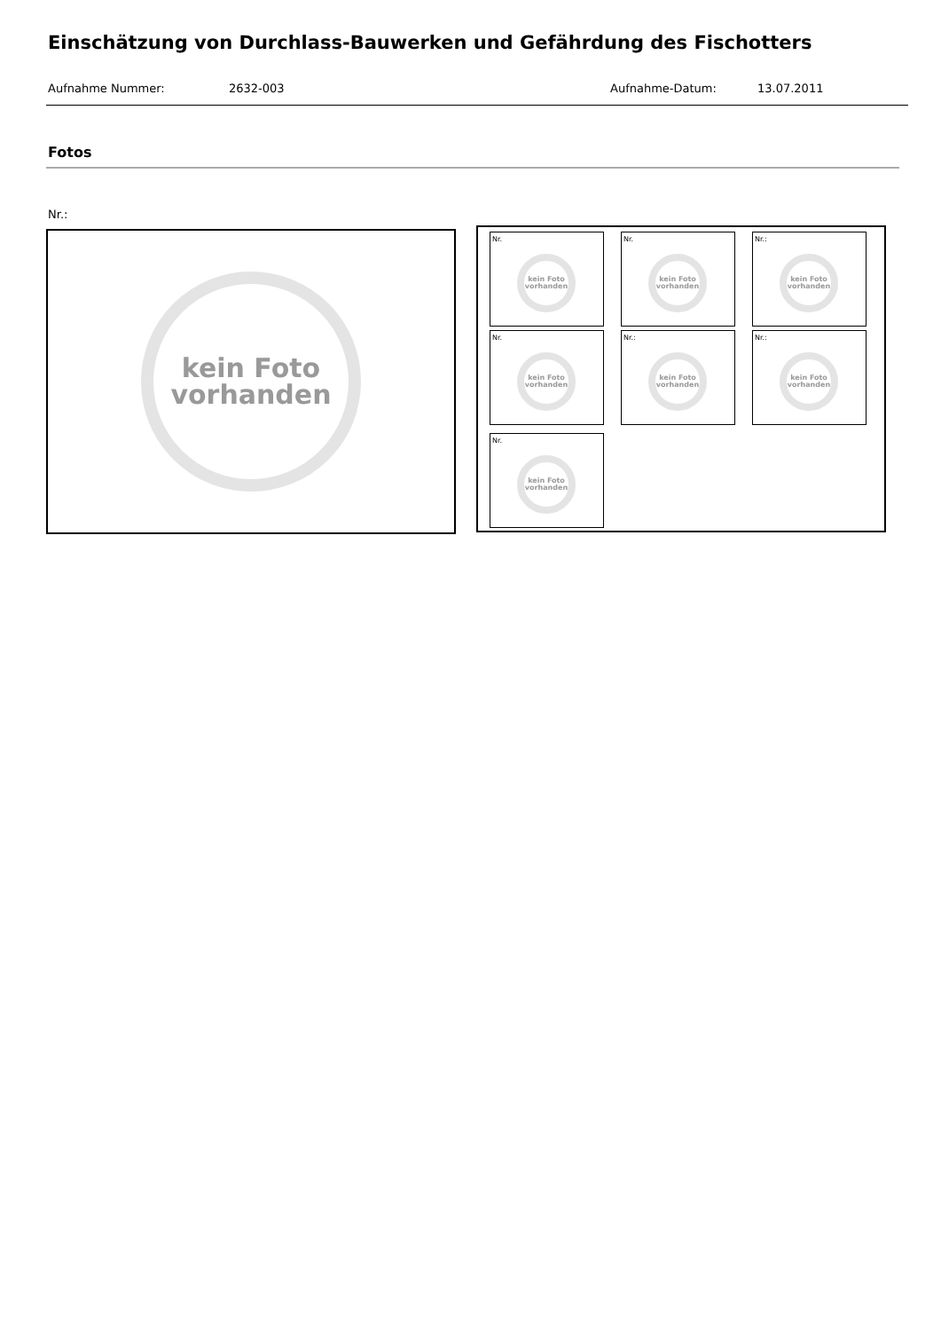Einschätzung von Durchlass-Bauwerken und Gefährdung des Fischotters
Aufnahme Nummer: 2632-003 Aufnahme-Datum: 13.07.2011
Fotos
Nr.:
kein Foto
vorhanden
Nr.
kein Foto
vorhanden
Nr.
kein Foto
vorhanden
Nr.:
kein Foto
vorhanden
Nr.
kein Foto
vorhanden
Nr.:
kein Foto
vorhanden
Nr.:
kein Foto
vorhanden
Nr.
kein Foto
vorhanden